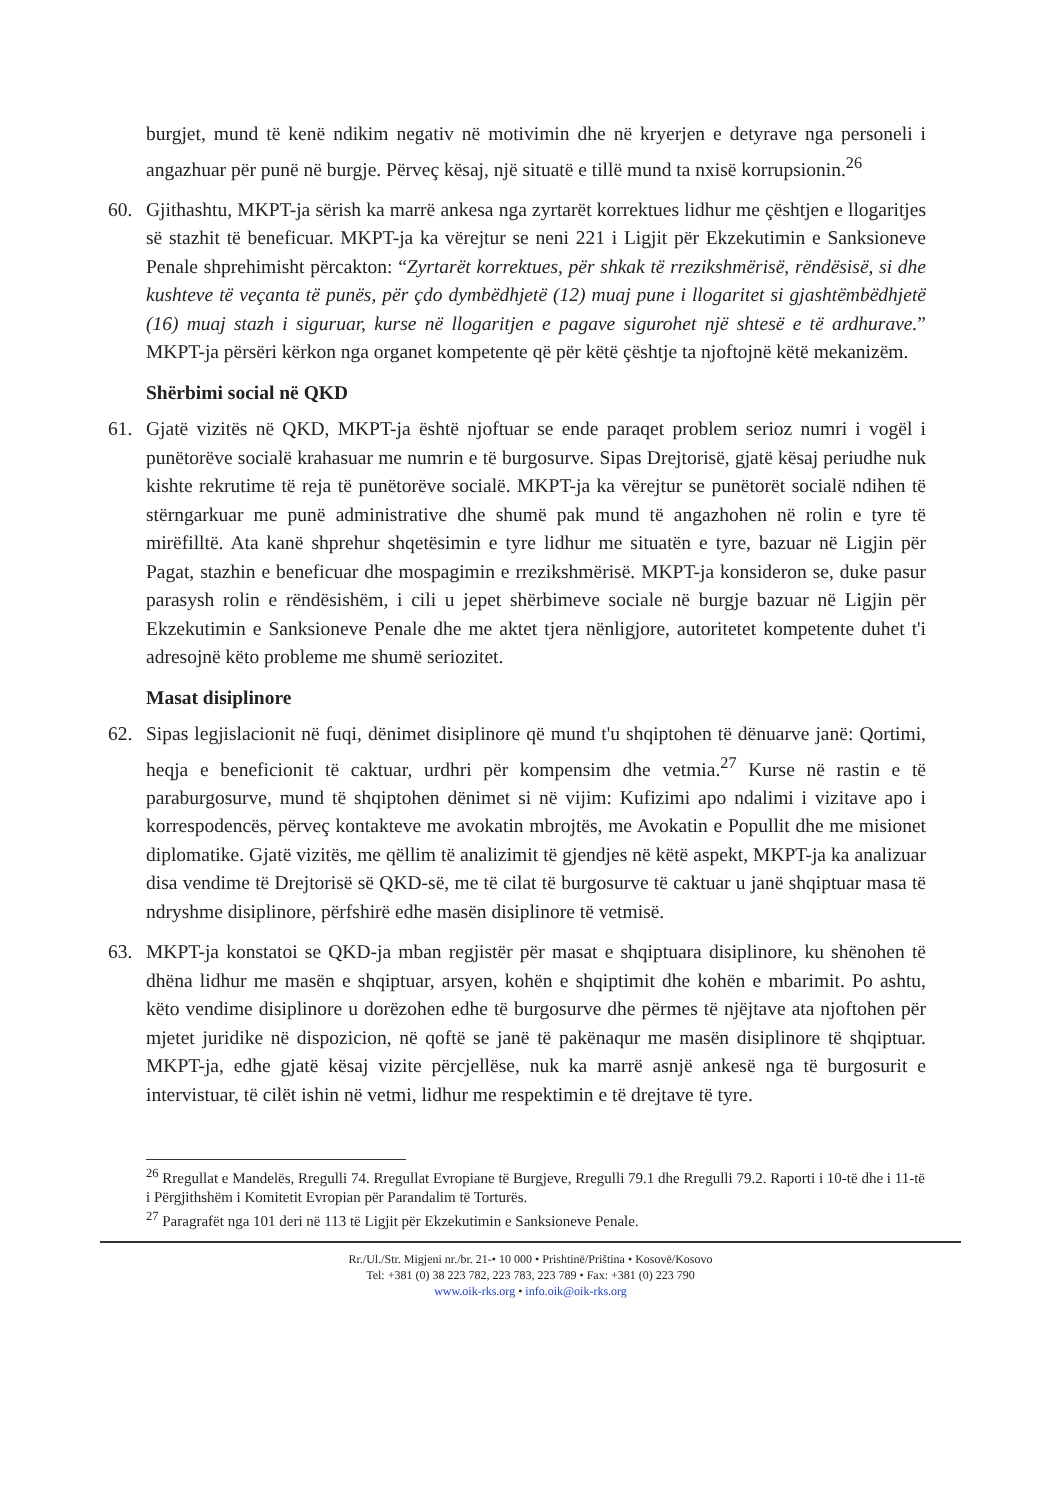burgjet, mund të kenë ndikim negativ në motivimin dhe në kryerjen e detyrave nga personeli i angazhuar për punë në burgje. Përveç kësaj, një situatë e tillë mund ta nxisë korrupsionin.<sup>26</sup>
60. Gjithashtu, MKPT-ja sërish ka marrë ankesa nga zyrtarët korrektues lidhur me çështjen e llogaritjes së stazhit të beneficuar. MKPT-ja ka vërejtur se neni 221 i Ligjit për Ekzekutimin e Sanksioneve Penale shprehimisht përcakton: “Zyrtarët korrektues, për shkak të rrezikshmërisë, rëndësisë, si dhe kushteve të veçanta të punës, për çdo dymbëdhjetë (12) muaj pune i llogaritet si gjashtëmbëdhjetë (16) muaj stazh i siguruar, kurse në llogaritjen e pagave sigurohet një shtesë e të ardhurave.” MKPT-ja përsëri kërkon nga organet kompetente që për këtë çështje ta njoftojnë këtë mekanizëm.
Shërbimi social në QKD
61. Gjatë vizitës në QKD, MKPT-ja është njoftuar se ende paraqet problem serioz numri i vogël i punëtorëve socialë krahasuar me numrin e të burgosurve. Sipas Drejtorisë, gjatë kësaj periudhe nuk kishte rekrutime të reja të punëtorëve socialë. MKPT-ja ka vërejtur se punëtorët socialë ndihen të stërngarkuar me punë administrative dhe shumë pak mund të angazhohen në rolin e tyre të mirëfilltë. Ata kanë shprehur shqetësimin e tyre lidhur me situatën e tyre, bazuar në Ligjin për Pagat, stazhin e beneficuar dhe mospagimin e rrezikshmërisë. MKPT-ja konsideron se, duke pasur parasysh rolin e rëndësishëm, i cili u jepet shërbimeve sociale në burgje bazuar në Ligjin për Ekzekutimin e Sanksioneve Penale dhe me aktet tjera nënligjore, autoritetet kompetente duhet t'i adresojnë këto probleme me shumë seriozitet.
Masat disiplinore
62. Sipas legjislacionit në fuqi, dënimet disiplinore që mund t'u shqiptohen të dënuarve janë: Qortimi, heqja e beneficionit të caktuar, urdhri për kompensim dhe vetmia.<sup>27</sup> Kurse në rastin e të paraburgosurve, mund të shqiptohen dënimet si në vijim: Kufizimi apo ndalimi i vizitave apo i korrespodencës, përveç kontakteve me avokatin mbrojtës, me Avokatin e Popullit dhe me misionet diplomatike. Gjatë vizitës, me qëllim të analizimit të gjendjes në këtë aspekt, MKPT-ja ka analizuar disa vendime të Drejtorisë së QKD-së, me të cilat të burgosurve të caktuar u janë shqiptuar masa të ndryshme disiplinore, përfshirë edhe masën disiplinore të vetmisë.
63. MKPT-ja konstatoi se QKD-ja mban regjistër për masat e shqiptuara disiplinore, ku shënohen të dhëna lidhur me masën e shqiptuar, arsyen, kohën e shqiptimit dhe kohën e mbarimit. Po ashtu, këto vendime disiplinore u dorëzohen edhe të burgosurve dhe përmes të njëjtave ata njoftohen për mjetet juridike në dispozicion, në qoftë se janë të pakënaqur me masën disiplinore të shqiptuar. MKPT-ja, edhe gjatë kësaj vizite përcjellëse, nuk ka marrë asnjë ankesë nga të burgosurit e intervistuar, të cilët ishin në vetmi, lidhur me respektimin e të drejtave të tyre.
<sup>26</sup> Rregullat e Mandelës, Rregulli 74. Rregullat Evropiane të Burgjeve, Rregulli 79.1 dhe Rregulli 79.2. Raporti i 10-të dhe i 11-të i Përgjithshëm i Komitetit Evropian për Parandalim të Torturës.
<sup>27</sup> Paragrafët nga 101 deri në 113 të Ligjit për Ekzekutimin e Sanksioneve Penale.
Rr./Ul./Str. Migjeni nr./br. 21-• 10 000 • Prishtinë/Priština • Kosovë/Kosovo
Tel: +381 (0) 38 223 782, 223 783, 223 789 • Fax: +381 (0) 223 790
www.oik-rks.org • info.oik@oik-rks.org